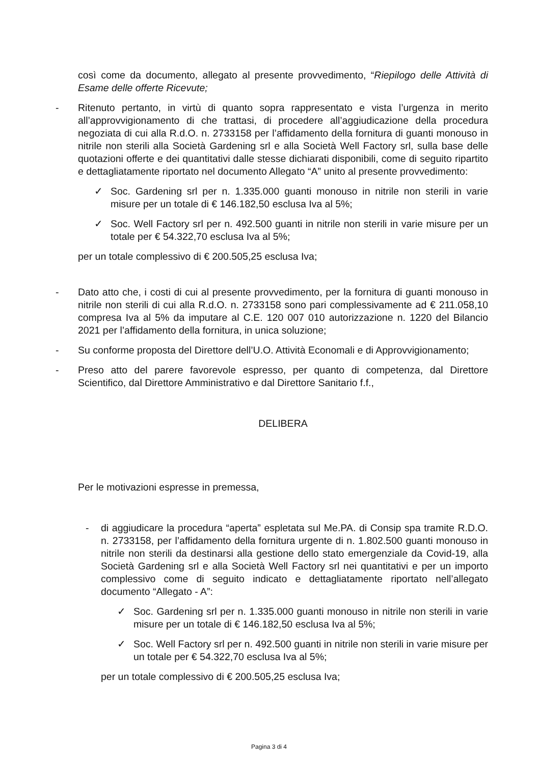così come da documento, allegato al presente provvedimento, “Riepilogo delle Attività di Esame delle offerte Ricevute;
- Ritenuto pertanto, in virtù di quanto sopra rappresentato e vista l’urgenza in merito all’approvvigionamento di che trattasi, di procedere all’aggiudicazione della procedura negoziata di cui alla R.d.O. n. 2733158 per l’affidamento della fornitura di guanti monouso in nitrile non sterili alla Società Gardening srl e alla Società Well Factory srl, sulla base delle quotazioni offerte e dei quantitativi dalle stesse dichiarati disponibili, come di seguito ripartito e dettagliatamente riportato nel documento Allegato “A” unito al presente provvedimento:
✓ Soc. Gardening srl per n. 1.335.000 guanti monouso in nitrile non sterili in varie misure per un totale di € 146.182,50 esclusa Iva al 5%;
✓ Soc. Well Factory srl per n. 492.500 guanti in nitrile non sterili in varie misure per un totale per € 54.322,70 esclusa Iva al 5%;
per un totale complessivo di € 200.505,25 esclusa Iva;
- Dato atto che, i costi di cui al presente provvedimento, per la fornitura di guanti monouso in nitrile non sterili di cui alla R.d.O. n. 2733158 sono pari complessivamente ad € 211.058,10 compresa Iva al 5% da imputare al C.E. 120 007 010 autorizzazione n. 1220 del Bilancio 2021 per l’affidamento della fornitura, in unica soluzione;
- Su conforme proposta del Direttore dell’U.O. Attività Economali e di Approvvigionamento;
- Preso atto del parere favorevole espresso, per quanto di competenza, dal Direttore Scientifico, dal Direttore Amministrativo e dal Direttore Sanitario f.f.,
DELIBERA
Per le motivazioni espresse in premessa,
- di aggiudicare la procedura “aperta” espletata sul Me.PA. di Consip spa tramite R.D.O. n. 2733158, per l’affidamento della fornitura urgente di n. 1.802.500 guanti monouso in nitrile non sterili da destinarsi alla gestione dello stato emergenziale da Covid-19, alla Società Gardening srl e alla Società Well Factory srl nei quantitativi e per un importo complessivo come di seguito indicato e dettagliatamente riportato nell’allegato documento “Allegato - A”:
✓ Soc. Gardening srl per n. 1.335.000 guanti monouso in nitrile non sterili in varie misure per un totale di € 146.182,50 esclusa Iva al 5%;
✓ Soc. Well Factory srl per n. 492.500 guanti in nitrile non sterili in varie misure per un totale per € 54.322,70 esclusa Iva al 5%;
per un totale complessivo di € 200.505,25 esclusa Iva;
Pagina 3 di 4